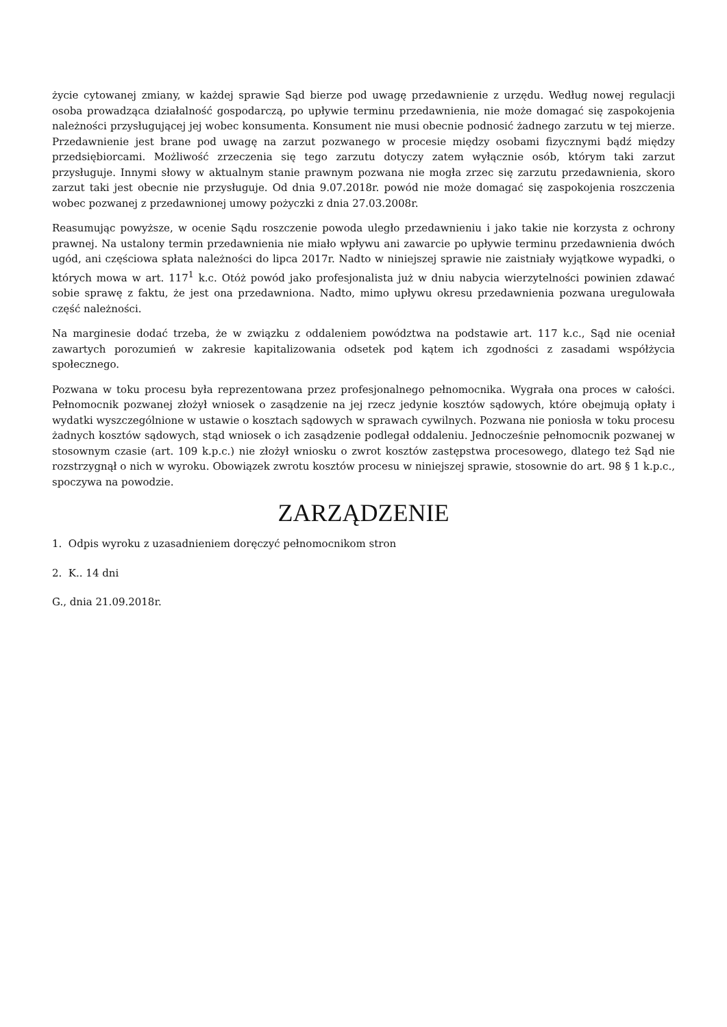życie cytowanej zmiany, w każdej sprawie Sąd bierze pod uwagę przedawnienie z urzędu. Według nowej regulacji osoba prowadząca działalność gospodarczą, po upływie terminu przedawnienia, nie może domagać się zaspokojenia należności przysługującej jej wobec konsumenta. Konsument nie musi obecnie podnosić żadnego zarzutu w tej mierze. Przedawnienie jest brane pod uwagę na zarzut pozwanego w procesie między osobami fizycznymi bądź między przedsiębiorcami. Możliwość zrzeczenia się tego zarzutu dotyczy zatem wyłącznie osób, którym taki zarzut przysługuje. Innymi słowy w aktualnym stanie prawnym pozwana nie mogła zrzec się zarzutu przedawnienia, skoro zarzut taki jest obecnie nie przysługuje. Od dnia 9.07.2018r. powód nie może domagać się zaspokojenia roszczenia wobec pozwanej z przedawnionej umowy pożyczki z dnia 27.03.2008r.
Reasumując powyższe, w ocenie Sądu roszczenie powoda uległo przedawnieniu i jako takie nie korzysta z ochrony prawnej. Na ustalony termin przedawnienia nie miało wpływu ani zawarcie po upływie terminu przedawnienia dwóch ugód, ani częściowa spłata należności do lipca 2017r. Nadto w niniejszej sprawie nie zaistniały wyjątkowe wypadki, o których mowa w art. 117<sup>1</sup> k.c. Otóż powód jako profesjonalista już w dniu nabycia wierzytelności powinien zdawać sobie sprawę z faktu, że jest ona przedawniona. Nadto, mimo upływu okresu przedawnienia pozwana uregulowała część należności.
Na marginesie dodać trzeba, że w związku z oddaleniem powództwa na podstawie art. 117 k.c., Sąd nie oceniał zawartych porozumień w zakresie kapitalizowania odsetek pod kątem ich zgodności z zasadami współżycia społecznego.
Pozwana w toku procesu była reprezentowana przez profesjonalnego pełnomocnika. Wygrała ona proces w całości. Pełnomocnik pozwanej złożył wniosek o zasądzenie na jej rzecz jedynie kosztów sądowych, które obejmują opłaty i wydatki wyszczególnione w ustawie o kosztach sądowych w sprawach cywilnych. Pozwana nie poniosła w toku procesu żadnych kosztów sądowych, stąd wniosek o ich zasądzenie podlegał oddaleniu. Jednocześnie pełnomocnik pozwanej w stosownym czasie (art. 109 k.p.c.) nie złożył wniosku o zwrot kosztów zastępstwa procesowego, dlatego też Sąd nie rozstrzygnął o nich w wyroku. Obowiązek zwrotu kosztów procesu w niniejszej sprawie, stosownie do art. 98 § 1 k.p.c., spoczywa na powodzie.
ZARZĄDZENIE
1. Odpis wyroku z uzasadnieniem doręczyć pełnomocnikom stron
2. K.. 14 dni
G., dnia 21.09.2018r.